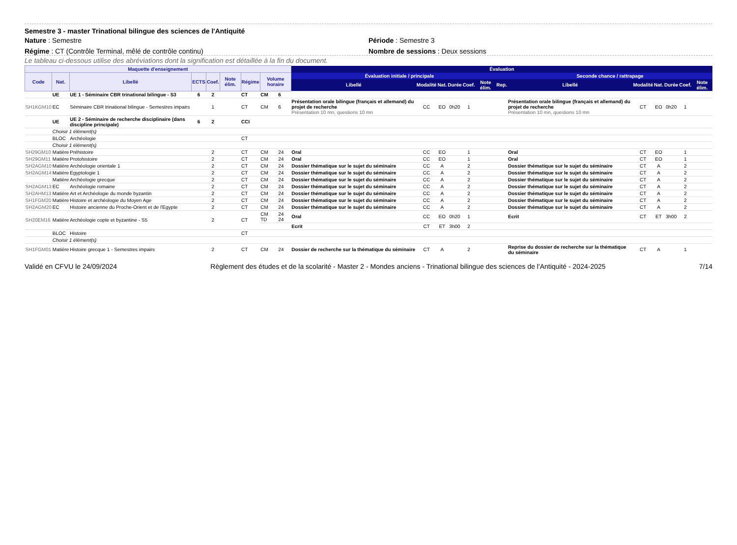Semestre 3 - master Trinational bilingue des sciences de l'Antiquité
Nature : Semestre Période : Semestre 3
Régime : CT (Contrôle Terminal, mêlé de contrôle continu)
Nombre de sessions : Deux sessions
Le tableau ci-dessous utilise des abréviations dont la signification est détaillée à la fin du document.
| Maquette d'enseignement | | | | | | | | | Évaluation | | | | | | | | | | | | |
| --- | --- | --- | --- | --- | --- | --- | --- | --- | --- | --- | --- | --- | --- | --- | --- | --- | --- | --- | --- | --- | --- |
| Code | Nat. | Libellé | ECTS | Coef. | Note élim. | Régime | Volume horaire | | Évaluation initiale / principale | | | | | | | Seconde chance / rattrapage | | | | | |
| | | | | | | | | | Libellé | Modalité | Nat. | Durée | Coef. | Note élim. | Rep. | Libellé | Modalité | Nat. | Durée | Coef. | Note élim. |
| | UE | UE 1 - Séminaire CBR trinational bilingue - S3 | 6 | 2 | | CT | CM | 6 | | | | | | | | | | | | | |
| SH1KGM10 | EC | Séminaire CBR trinational bilingue - Semestres impairs | | 1 | | CT | CM | 6 | Présentation orale bilingue (français et allemand) du projet de recherche Présentation 10 mn, questions 10 mn | CC | EO | 0h20 | 1 | | | Présentation orale bilingue (français et allemand) du projet de recherche Présentation 10 mn, questions 10 mn | CT | EO | 0h20 | 1 | |
| | UE | UE 2 - Séminaire de recherche disciplinaire (dans discipline principale) | 6 | 2 | | CCI | | | | | | | | | | | | | | | |
| | Choisir 1 élément(s) | | | | | | | | | | | | | | | | | | | | |
| | BLOC | Archéologie | | | | CT | | | | | | | | | | | | | | | |
| | Choisir 1 élément(s) | | | | | | | | | | | | | | | | | | | | |
| SH29GM10 | Matière | Préhistoire | | 2 | | CT | CM | 24 | Oral | CC | EO | | 1 | | | Oral | CT | EO | | 1 | |
| SH29GM11 | Matière | Protohistoire | | 2 | | CT | CM | 24 | Oral | CC | EO | | 1 | | | Oral | CT | EO | | 1 | |
| SH2AGM10 | Matière | Archéologie orientale 1 | | 2 | | CT | CM | 24 | Dossier thématique sur le sujet du séminaire | CC | A | | 2 | | | Dossier thématique sur le sujet du séminaire | CT | A | | 2 | |
| SH2AGM14 | Matière | Egyptologie 1 | | 2 | | CT | CM | 24 | Dossier thématique sur le sujet du séminaire | CC | A | | 2 | | | Dossier thématique sur le sujet du séminaire | CT | A | | 2 | |
| | Matière | Archéologie grecque | | 2 | | CT | CM | 24 | Dossier thématique sur le sujet du séminaire | CC | A | | 2 | | | Dossier thématique sur le sujet du séminaire | CT | A | | 2 | |
| SH2AGM13 | EC | Archéologie romaine | | 2 | | CT | CM | 24 | Dossier thématique sur le sujet du séminaire | CC | A | | 2 | | | Dossier thématique sur le sujet du séminaire | CT | A | | 2 | |
| SH2AHM13 | Matière | Art et Archéologie du monde byzantin | | 2 | | CT | CM | 24 | Dossier thématique sur le sujet du séminaire | CC | A | | 2 | | | Dossier thématique sur le sujet du séminaire | CT | A | | 2 | |
| SH1FGM20 | Matière | Histoire et archéologie du Moyen Age | | 2 | | CT | CM | 24 | Dossier thématique sur le sujet du séminaire | CC | A | | 2 | | | Dossier thématique sur le sujet du séminaire | CT | A | | 2 | |
| SH2AGM20 | EC | Histoire ancienne du Proche-Orient et de l'Egypte | | 2 | | CT | CM | 24 | Dossier thématique sur le sujet du séminaire | CC | A | | 2 | | | Dossier thématique sur le sujet du séminaire | CT | A | | 2 | |
| SH20EM16 | Matière | Archéologie copte et byzantine - S5 | | 2 | | CT | CM TD | 24 24 | Oral | CC | EO | 0h20 | 1 | | | Ecrit | CT | ET | 3h00 | 2 | |
| | | | | | | | | | Ecrit | CT | ET | 3h00 | 2 | | | | | | | | |
| | BLOC | Histoire | | | | CT | | | | | | | | | | | | | | | |
| | Choisir 1 élément(s) | | | | | | | | | | | | | | | | | | | | |
| SH1FGM01 | Matière | Histoire grecque 1 - Semestres impairs | | 2 | | CT | CM | 24 | Dossier de recherche sur la thématique du séminaire | CT | A | | 2 | | | Reprise du dossier de recherche sur la thématique du séminaire | CT | A | | 1 | |
Validé en CFVU le 24/09/2024 Règlement des études et de la scolarité - Master 2 - Mondes anciens - Trinational bilingue des sciences de l'Antiquité - 2024-2025 7/14